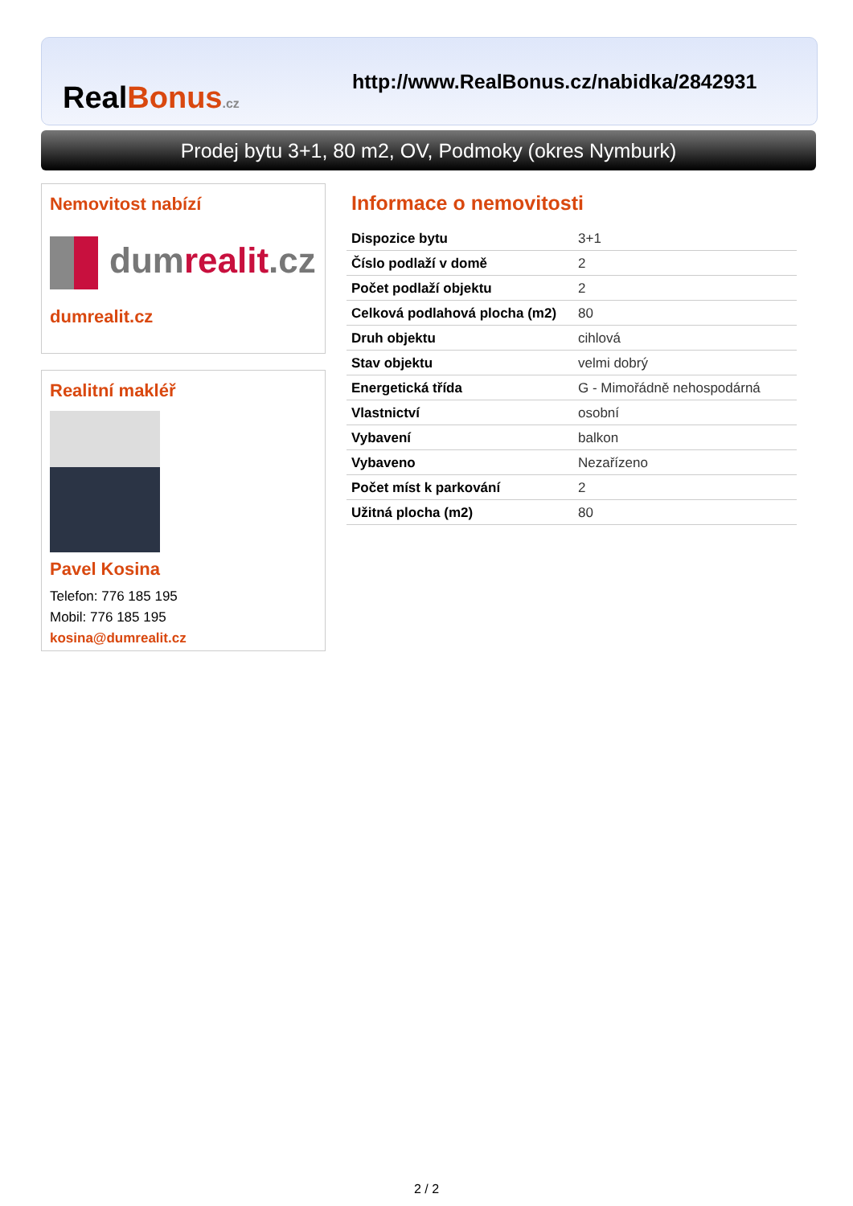RealBonus.cz
http://www.RealBonus.cz/nabidka/2842931
Prodej bytu 3+1, 80 m2, OV, Podmoky (okres Nymburk)
Nemovitost nabízí
dumrealit.cz
dumrealit.cz
Realitní makléř
Pavel Kosina
Telefon: 776 185 195
Mobil: 776 185 195
kosina@dumrealit.cz
Informace o nemovitosti
| Dispozice bytu | 3+1 |
| Číslo podlaží v domě | 2 |
| Počet podlaží objektu | 2 |
| Celková podlahová plocha (m2) | 80 |
| Druh objektu | cihlová |
| Stav objektu | velmi dobrý |
| Energetická třída | G - Mimořádně nehospodárná |
| Vlastnictví | osobní |
| Vybavení | balkon |
| Vybaveno | Nezařízeno |
| Počet míst k parkování | 2 |
| Užitná plocha (m2) | 80 |
2 / 2